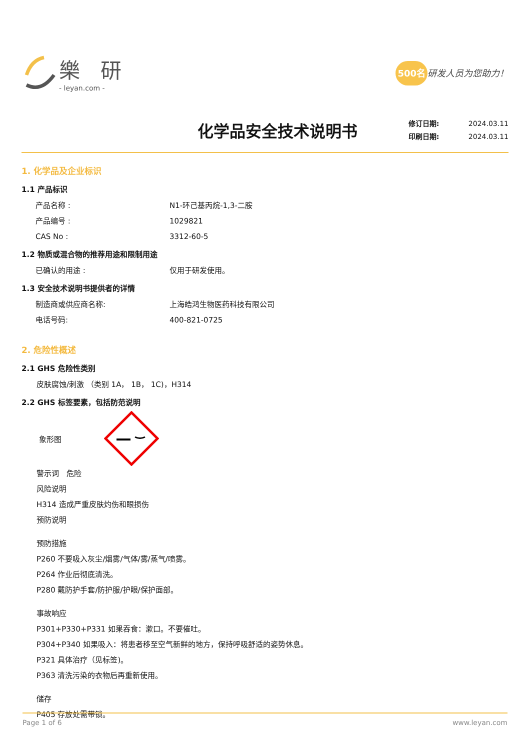樂 研
- leyan.com -
500名 研发人员为您助力！
化学品安全技术说明书
修订日期: 2024.03.11
印刷日期: 2024.03.11
1. 化学品及企业标识
1.1 产品标识
产品名称 : N1-环己基丙烷-1,3-二胺
产品编号 : 1029821
CAS No : 3312-60-5
1.2 物质或混合物的推荐用途和限制用途
已确认的用途 : 仅用于研发使用。
1.3 安全技术说明书提供者的详情
制造商或供应商名称: 上海皓鸿生物医药科技有限公司
电话号码: 400-821-0725
2. 危险性概述
2.1 GHS 危险性类别
皮肤腐蚀/刺激 （类别 1A， 1B， 1C)，H314
2.2 GHS 标签要素，包括防范说明
象形图
警示词　危险
风险说明
H314 造成严重皮肤灼伤和眼损伤
预防说明
预防措施
P260 不要吸入灰尘/烟雾/气体/雾/蒸气/喷雾。
P264 作业后彻底清洗。
P280 戴防护手套/防护服/护眼/保护面部。
事故响应
P301+P330+P331 如果吞食：漱口。不要催吐。
P304+P340 如果吸入：将患者移至空气新鲜的地方，保持呼吸舒适的姿势休息。
P321 具体治疗（见标签)。
P363 清洗污染的衣物后再重新使用。
储存
P405 存放处需带锁。
Page 1 of 6 www.leyan.com